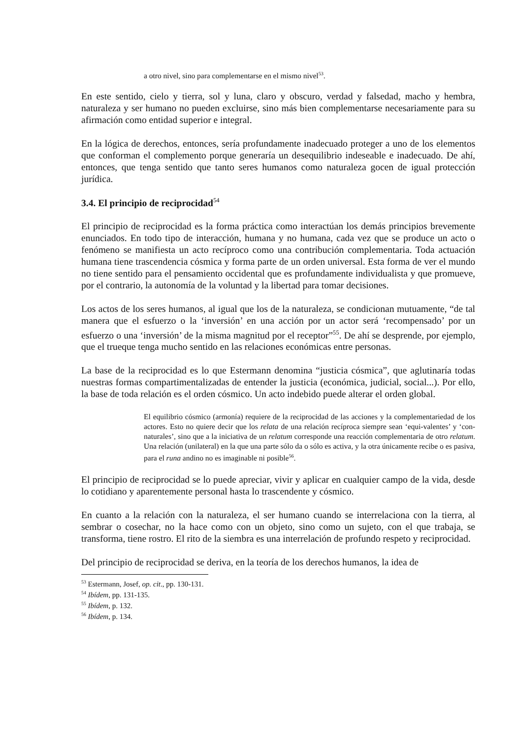a otro nivel, sino para complementarse en el mismo nivel<sup>53</sup>.
En este sentido, cielo y tierra, sol y luna, claro y obscuro, verdad y falsedad, macho y hembra, naturaleza y ser humano no pueden excluirse, sino más bien complementarse necesariamente para su afirmación como entidad superior e integral.
En la lógica de derechos, entonces, sería profundamente inadecuado proteger a uno de los elementos que conforman el complemento porque generaría un desequilibrio indeseable e inadecuado. De ahí, entonces, que tenga sentido que tanto seres humanos como naturaleza gocen de igual protección jurídica.
3.4. El principio de reciprocidad<sup>54</sup>
El principio de reciprocidad es la forma práctica como interactúan los demás principios brevemente enunciados. En todo tipo de interacción, humana y no humana, cada vez que se produce un acto o fenómeno se manifiesta un acto recíproco como una contribución complementaria. Toda actuación humana tiene trascendencia cósmica y forma parte de un orden universal. Esta forma de ver el mundo no tiene sentido para el pensamiento occidental que es profundamente individualista y que promueve, por el contrario, la autonomía de la voluntad y la libertad para tomar decisiones.
Los actos de los seres humanos, al igual que los de la naturaleza, se condicionan mutuamente, “de tal manera que el esfuerzo o la ‘inversión’ en una acción por un actor será ‘recompensado’ por un esfuerzo o una ‘inversión’ de la misma magnitud por el receptor”<sup>55</sup>. De ahí se desprende, por ejemplo, que el trueque tenga mucho sentido en las relaciones económicas entre personas.
La base de la reciprocidad es lo que Estermann denomina “justicia cósmica”, que aglutinaría todas nuestras formas compartimentalizadas de entender la justicia (económica, judicial, social...). Por ello, la base de toda relación es el orden cósmico. Un acto indebido puede alterar el orden global.
El equilibrio cósmico (armonía) requiere de la reciprocidad de las acciones y la complementariedad de los actores. Esto no quiere decir que los relata de una relación recíproca siempre sean ‘equi-valentes’ y ‘con-naturales’, sino que a la iniciativa de un relatum corresponde una reacción complementaria de otro relatum. Una relación (unilateral) en la que una parte sólo da o sólo es activa, y la otra únicamente recibe o es pasiva, para el runa andino no es imaginable ni posible<sup>56</sup>.
El principio de reciprocidad se lo puede apreciar, vivir y aplicar en cualquier campo de la vida, desde lo cotidiano y aparentemente personal hasta lo trascendente y cósmico.
En cuanto a la relación con la naturaleza, el ser humano cuando se interrelaciona con la tierra, al sembrar o cosechar, no la hace como con un objeto, sino como un sujeto, con el que trabaja, se transforma, tiene rostro. El rito de la siembra es una interrelación de profundo respeto y reciprocidad.
Del principio de reciprocidad se deriva, en la teoría de los derechos humanos, la idea de
<sup>53</sup> Estermann, Josef, op. cit., pp. 130-131.
<sup>54</sup> Ibídem, pp. 131-135.
<sup>55</sup> Ibídem, p. 132.
<sup>56</sup> Ibídem, p. 134.